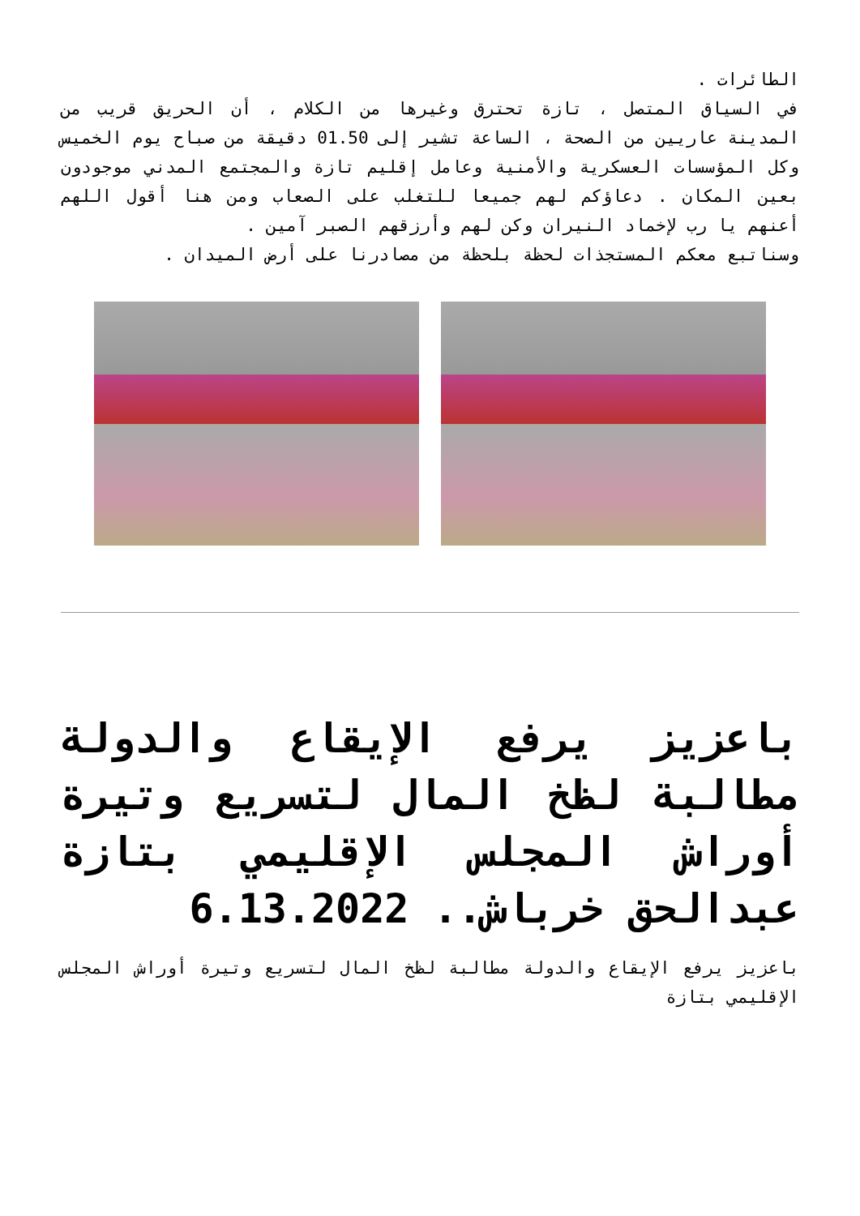الطائرات .
في السياق المتصل ، تازة تحترق وغيرها من الكلام ، أن الحريق قريب من المدينة عاريين من الصحة ، الساعة تشير إلى 01.50 دقيقة من صباح يوم الخميس وكل المؤسسات العسكرية والأمنية وعامل إقليم تازة والمجتمع المدني موجودون بعين المكان . دعاؤكم لهم جميعا للتغلب على الصعاب ومن هنا أقول اللهم أعنهم يا رب لإخماد النيران وكن لهم وأرزقهم الصبر آمين .
وسناتبع معكم المستجذات لحظة بلحظة من مصادرنا على أرض الميدان .
باعزيز يرفع الإيقاع والدولة مطالبة لظخ المال لتسريع وتيرة أوراش المجلس الإقليمي بتازة عبدالحق خرباش.. 6.13.2022
باعزيز يرفع الإيقاع والدولة مطالبة لظخ المال لتسريع وتيرة أوراش المجلس الإقليمي بتازة